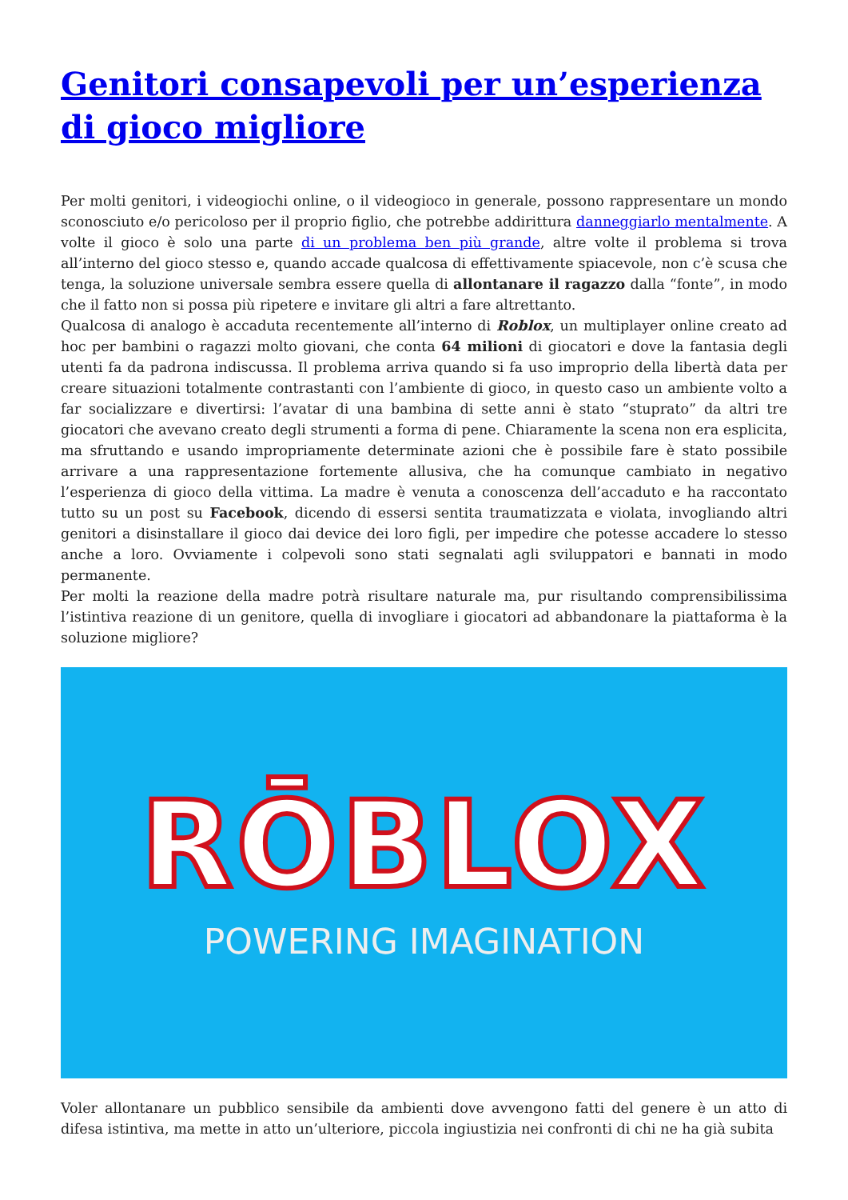Genitori consapevoli per un’esperienza di gioco migliore
Per molti genitori, i videogiochi online, o il videogioco in generale, possono rappresentare un mondo sconosciuto e/o pericoloso per il proprio figlio, che potrebbe addirittura danneggiarlo mentalmente. A volte il gioco è solo una parte di un problema ben più grande, altre volte il problema si trova all’interno del gioco stesso e, quando accade qualcosa di effettivamente spiacevole, non c’è scusa che tenga, la soluzione universale sembra essere quella di allontanare il ragazzo dalla “fonte”, in modo che il fatto non si possa più ripetere e invitare gli altri a fare altrettanto.
Qualcosa di analogo è accaduta recentemente all’interno di Roblox, un multiplayer online creato ad hoc per bambini o ragazzi molto giovani, che conta 64 milioni di giocatori e dove la fantasia degli utenti fa da padrona indiscussa. Il problema arriva quando si fa uso improprio della libertà data per creare situazioni totalmente contrastanti con l’ambiente di gioco, in questo caso un ambiente volto a far socializzare e divertirsi: l’avatar di una bambina di sette anni è stato “stuprato” da altri tre giocatori che avevano creato degli strumenti a forma di pene. Chiaramente la scena non era esplicita, ma sfruttando e usando impropriamente determinate azioni che è possibile fare è stato possibile arrivare a una rappresentazione fortemente allusiva, che ha comunque cambiato in negativo l’esperienza di gioco della vittima. La madre è venuta a conoscenza dell’accaduto e ha raccontato tutto su un post su Facebook, dicendo di essersi sentita traumatizzata e violata, invogliando altri genitori a disinstallare il gioco dai device dei loro figli, per impedire che potesse accadere lo stesso anche a loro. Ovviamente i colpevoli sono stati segnalati agli sviluppatori e bannati in modo permanente.
Per molti la reazione della madre potrà risultare naturale ma, pur risultando comprensibilissima l’istintiva reazione di un genitore, quella di invogliare i giocatori ad abbandonare la piattaforma è la soluzione migliore?
RŌBLOX
POWERING IMAGINATION
Voler allontanare un pubblico sensibile da ambienti dove avvengono fatti del genere è un atto di difesa istintiva, ma mette in atto un’ulteriore, piccola ingiustizia nei confronti di chi ne ha già subita